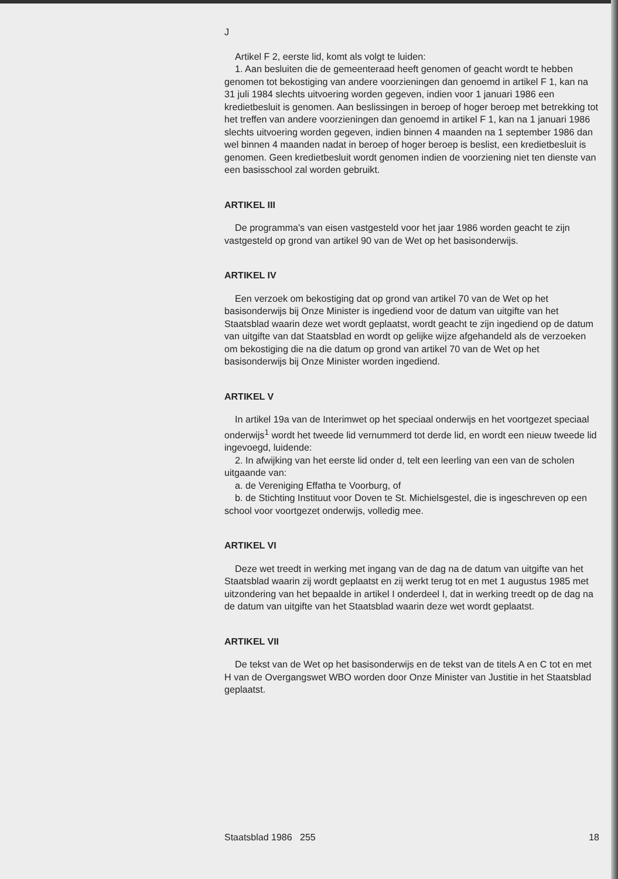J
Artikel F 2, eerste lid, komt als volgt te luiden:
1. Aan besluiten die de gemeenteraad heeft genomen of geacht wordt te hebben genomen tot bekostiging van andere voorzieningen dan genoemd in artikel F 1, kan na 31 juli 1984 slechts uitvoering worden gegeven, indien voor 1 januari 1986 een kredietbesluit is genomen. Aan beslissingen in beroep of hoger beroep met betrekking tot het treffen van andere voorzieningen dan genoemd in artikel F 1, kan na 1 januari 1986 slechts uitvoering worden gegeven, indien binnen 4 maanden na 1 september 1986 dan wel binnen 4 maanden nadat in beroep of hoger beroep is beslist, een kredietbesluit is genomen. Geen kredietbesluit wordt genomen indien de voorziening niet ten dienste van een basisschool zal worden gebruikt.
ARTIKEL III
De programma's van eisen vastgesteld voor het jaar 1986 worden geacht te zijn vastgesteld op grond van artikel 90 van de Wet op het basisonderwijs.
ARTIKEL IV
Een verzoek om bekostiging dat op grond van artikel 70 van de Wet op het basisonderwijs bij Onze Minister is ingediend voor de datum van uitgifte van het Staatsblad waarin deze wet wordt geplaatst, wordt geacht te zijn ingediend op de datum van uitgifte van dat Staatsblad en wordt op gelijke wijze afgehandeld als de verzoeken om bekostiging die na die datum op grond van artikel 70 van de Wet op het basisonderwijs bij Onze Minister worden ingediend.
ARTIKEL V
In artikel 19a van de Interimwet op het speciaal onderwijs en het voortgezet speciaal onderwijs<sup>1</sup> wordt het tweede lid vernummerd tot derde lid, en wordt een nieuw tweede lid ingevoegd, luidende:
2. In afwijking van het eerste lid onder d, telt een leerling van een van de scholen uitgaande van:
a. de Vereniging Effatha te Voorburg, of
b. de Stichting Instituut voor Doven te St. Michielsgestel, die is ingeschreven op een school voor voortgezet onderwijs, volledig mee.
ARTIKEL VI
Deze wet treedt in werking met ingang van de dag na de datum van uitgifte van het Staatsblad waarin zij wordt geplaatst en zij werkt terug tot en met 1 augustus 1985 met uitzondering van het bepaalde in artikel I onderdeel I, dat in werking treedt op de dag na de datum van uitgifte van het Staatsblad waarin deze wet wordt geplaatst.
ARTIKEL VII
De tekst van de Wet op het basisonderwijs en de tekst van de titels A en C tot en met H van de Overgangswet WBO worden door Onze Minister van Justitie in het Staatsblad geplaatst.
Staatsblad 1986 255 18